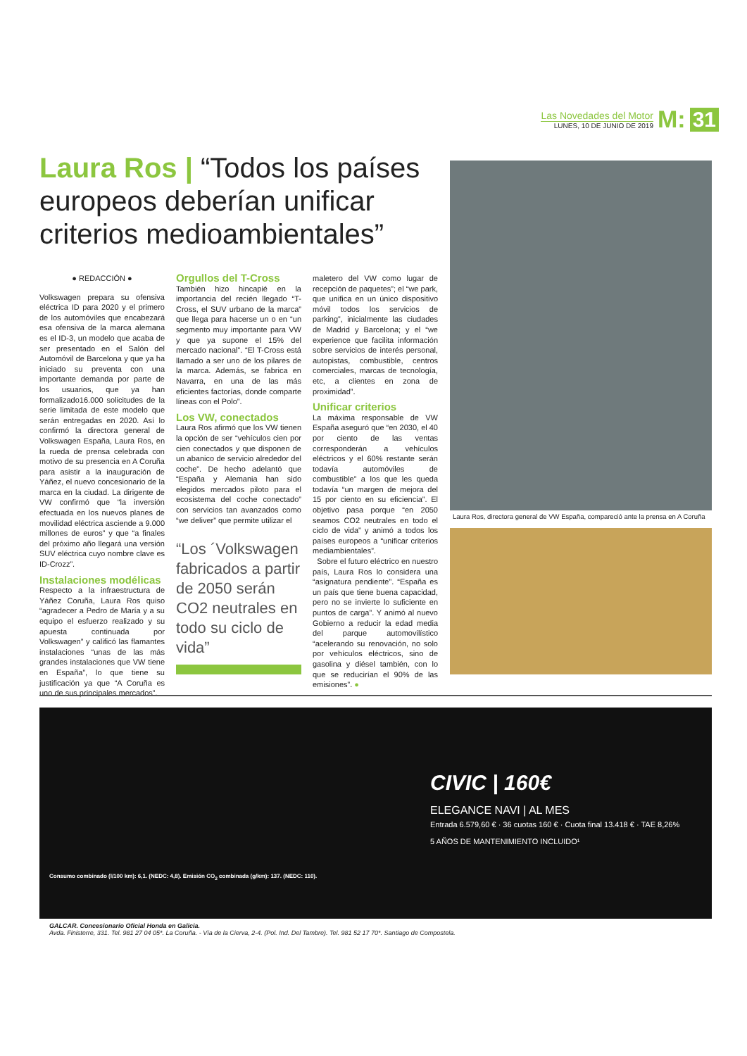Las Novedades del Motor
LUNES, 10 DE JUNIO DE 2019
M: 31
Laura Ros | “Todos los países europeos deberían unificar criterios medioambientales”
● REDACCIÓN ●
Volkswagen prepara su ofensiva eléctrica ID para 2020 y el primero de los automóviles que encabezará esa ofensiva de la marca alemana es el ID-3, un modelo que acaba de ser presentado en el Salón del Automóvil de Barcelona y que ya ha iniciado su preventa con una importante demanda por parte de los usuarios, que ya han formalizado16.000 solicitudes de la serie limitada de este modelo que serán entregadas en 2020. Así lo confirmó la directora general de Volkswagen España, Laura Ros, en la rueda de prensa celebrada con motivo de su presencia en A Coruña para asistir a la inauguración de Yáñez, el nuevo concesionario de la marca en la ciudad. La dirigente de VW confirmó que “la inversión efectuada en los nuevos planes de movilidad eléctrica asciende a 9.000 millones de euros” y que “a finales del próximo año llegará una versión SUV eléctrica cuyo nombre clave es ID-Crozz”.
Instalaciones modélicas
Respecto a la infraestructura de Yáñez Coruña, Laura Ros quiso “agradecer a Pedro de María y a su equipo el esfuerzo realizado y su apuesta continuada por Volkswagen” y calificó las flamantes instalaciones “unas de las más grandes instalaciones que VW tiene en España”, lo que tiene su justificación ya que “A Coruña es uno de sus principales mercados”.
Orgullos del T-Cross
También hizo hincapié en la importancia del recién llegado “T-Cross, el SUV urbano de la marca” que llega para hacerse un o en “un segmento muy importante para VW y que ya supone el 15% del mercado nacional”. “El T-Cross está llamado a ser uno de los pilares de la marca. Además, se fabrica en Navarra, en una de las más eficientes factorías, donde comparte líneas con el Polo”.
Los VW, conectados
Laura Ros afirmó que los VW tienen la opción de ser “vehículos cien por cien conectados y que disponen de un abanico de servicio alrededor del coche”. De hecho adelantó que “España y Alemania han sido elegidos mercados piloto para el ecosistema del coche conectado” con servicios tan avanzados como “we deliver” que permite utilizar el
“Los ´Volkswagen fabricados a partir de 2050 serán CO2 neutrales en todo su ciclo de vida”
maletero del VW como lugar de recepción de paquetes”; el “we park, que unifica en un único dispositivo móvil todos los servicios de parking”, inicialmente las ciudades de Madrid y Barcelona; y el “we experience que facilita información sobre servicios de interés personal, autopistas, combustible, centros comerciales, marcas de tecnología, etc, a clientes en zona de proximidad”.
Unificar criterios
La máxima responsable de VW España aseguró que “en 2030, el 40 por ciento de las ventas corresponderán a vehículos eléctricos y el 60% restante serán todavía automóviles de combustible” a los que les queda todavía “un margen de mejora del 15 por ciento en su eficiencia”. El objetivo pasa porque “en 2050 seamos CO2 neutrales en todo el ciclo de vida” y animó a todos los países europeos a “unificar criterios mediambientales”.
Sobre el futuro eléctrico en nuestro país, Laura Ros lo considera una “asignatura pendiente”. “España es un país que tiene buena capacidad, pero no se invierte lo suficiente en puntos de carga”. Y animó al nuevo Gobierno a reducir la edad media del parque automovilístico “acelerando su renovación, no solo por vehículos eléctricos, sino de gasolina y diésel también, con lo que se reducirían el 90% de las emisiones”. ●
Laura Ros, directora general de VW España, compareció ante la prensa en A Coruña
CIVIC | 160€
ELEGANCE NAVI | AL MES
Entrada 6.579,60 € · 36 cuotas 160 € · Cuota final 13.418 € · TAE 8,26%
5 AÑOS DE MANTENIMIENTO INCLUIDO¹
Consumo combinado (l/100 km): 6,1. (NEDC: 4,8). Emisión CO<sub>2</sub> combinada (g/km): 137. (NEDC: 110).
GALCAR. Concesionario Oficial Honda en Galicia.
Avda. Finisterre, 331. Tel. 981 27 04 05*. La Coruña. - Vía de la Cierva, 2-4. (Pol. Ind. Del Tambre). Tel. 981 52 17 70*. Santiago de Compostela.